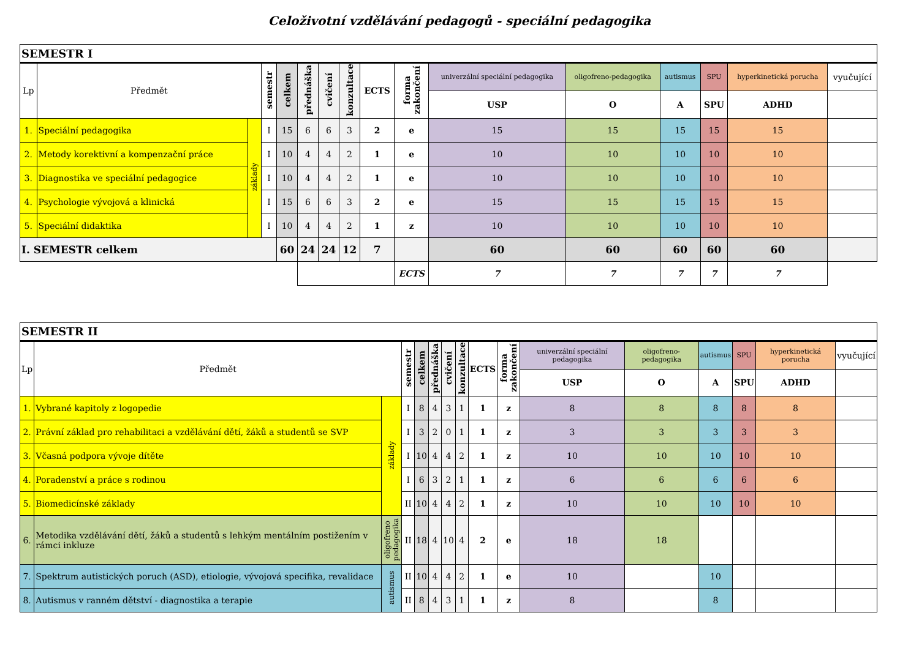Celoživotní vzdělávání pedagogů - speciální pedagogika
| SEMESTR I | | | | | | | | | | | | | | | |
| Lp | Předmět | | semestr | celkem | přednáška | cvičení | konzultace | ECTS | forma zakončení | univerzální speciální pedagogika | oligofreno-pedagogika | autismus | SPU | hyperkinetická porucha | vyučující |
| | | | | | | | | | | USP | O | A | SPU | ADHD | |
| 1. | Speciální pedagogika | základy | I | 15 | 6 | 6 | 3 | 2 | e | 15 | 15 | 15 | 15 | 15 | |
| 2. | Metody korektivní a kompenzační práce | | I | 10 | 4 | 4 | 2 | 1 | e | 10 | 10 | 10 | 10 | 10 | |
| 3. | Diagnostika ve speciální pedagogice | | I | 10 | 4 | 4 | 2 | 1 | e | 10 | 10 | 10 | 10 | 10 | |
| 4. | Psychologie vývojová a klinická | | I | 15 | 6 | 6 | 3 | 2 | e | 15 | 15 | 15 | 15 | 15 | |
| 5. | Speciální didaktika | | I | 10 | 4 | 4 | 2 | 1 | z | 10 | 10 | 10 | 10 | 10 | |
| I. SEMESTR celkem | | | | 60 | 24 | 24 | 12 | 7 | | 60 | 60 | 60 | 60 | 60 | |
| | | | | | | | | | ECTS | 7 | 7 | 7 | 7 | 7 | |
| SEMESTR II | | | | | | | | | | | | | | | |
| Lp | Předmět | | semestr | celkem | přednáška | cvičení | konzultace | ECTS | forma zakončení | univerzální speciální pedagogika | oligofreno-pedagogika | autismus | SPU | hyperkinetická porucha | vyučující |
| | | | | | | | | | | USP | O | A | SPU | ADHD | |
| 1. | Vybrané kapitoly z logopedie | základy | I | 8 | 4 | 3 | 1 | 1 | z | 8 | 8 | 8 | 8 | 8 | |
| 2. | Právní základ pro rehabilitaci a vzdělávání dětí, žáků a studentů se SVP | | I | 3 | 2 | 0 | 1 | 1 | z | 3 | 3 | 3 | 3 | 3 | |
| 3. | Včasná podpora vývoje dítěte | | I | 10 | 4 | 4 | 2 | 1 | z | 10 | 10 | 10 | 10 | 10 | |
| 4. | Poradenství a práce s rodinou | | I | 6 | 3 | 2 | 1 | 1 | z | 6 | 6 | 6 | 6 | 6 | |
| 5. | Biomedicínské základy | | II | 10 | 4 | 4 | 2 | 1 | z | 10 | 10 | 10 | 10 | 10 | |
| 6. | Metodika vzdělávání dětí, žáků a studentů s lehkým mentálním postižením v rámci inkluze | oligofreno pedagogika | II | 18 | 4 | 10 | 4 | 2 | e | 18 | 18 | | | | |
| 7. | Spektrum autistických poruch (ASD), etiologie, vývojová specifika, revalidace | autismus | II | 10 | 4 | 4 | 2 | 1 | e | 10 | | 10 | | | |
| 8. | Autismus v ranném dětství - diagnostika a terapie | | II | 8 | 4 | 3 | 1 | 1 | z | 8 | | 8 | | | |